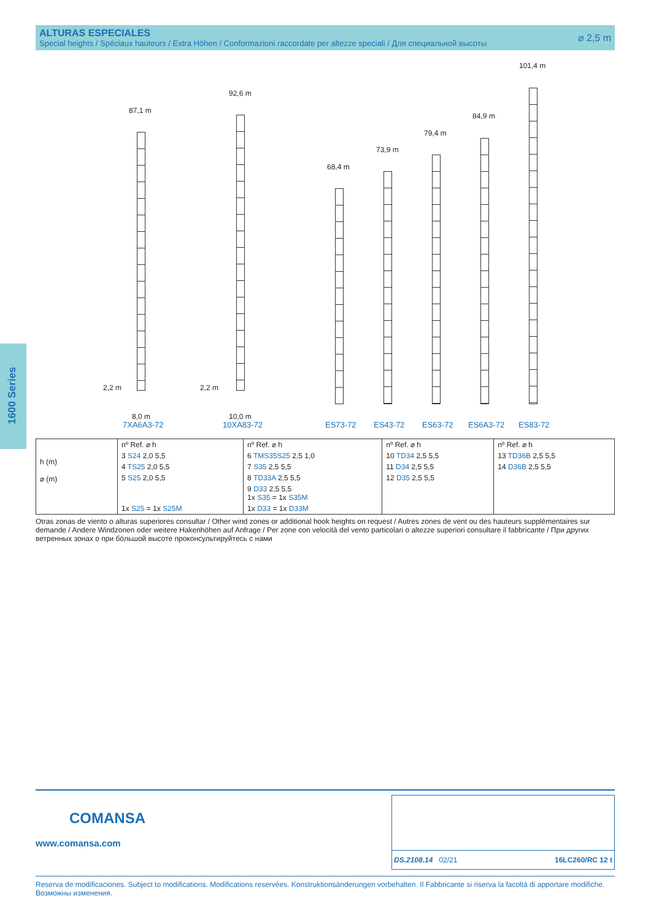ALTURAS ESPECIALES
Special heights / Spéciaux hauteurs / Extra Höhen / Conformazioni raccordate per altezze speciali / Для специальной высоты
⌀ 2,5 m
1600 Series
87,1 m
92,6 m
68,4 m
73,9 m
79,4 m
84,9 m
101,4 m
2,2 m
8,0 m
2,2 m
10,0 m
7XA6A3-72 10XA83-72 ES73-72 ES43-72 ES63-72 ES6A3-72 ES83-72
| h (m) ⌀ (m) | nº Ref. ⌀ h | nº Ref. ⌀ h | nº Ref. ⌀ h | nº Ref. ⌀ h |
| | 3 S24 2,0 5,5 | 6 TMS35S25 2,5 1,0 | 10 TD34 2,5 5,5 | 13 TD36B 2,5 5,5 |
| | 4 TS25 2,0 5,5 | 7 S35 2,5 5,5 | 11 D34 2,5 5,5 | 14 D36B 2,5 5,5 |
| | 5 S25 2,0 5,5 | 8 TD33A 2,5 5,5 | 12 D35 2,5 5,5 | |
| | | 9 D33 2,5 5,5 1x S35 = 1x S35M | | |
| | 1x S25 = 1x S25M | 1x D33 = 1x D33M | | |
Otras zonas de viento o alturas superiores consultar / Other wind zones or additional hook heights on request / Autres zones de vent ou des hauteurs supplémentaires sur demande / Andere Windzonen oder weitere Hakenhöhen auf Anfrage / Per zone con velocità del vento particolari o altezze superiori consultare il fabbricante / При других ветренных зонах о при бóльшой высоте проконсультируйтесь с нами
COMANSA
www.comansa.com
DS.2108.14 02/21 16LC260/RC 12 t
Reserva de modificaciones. Subject to modifications. Modifications reservées. Konstruktionsänderungen vorbehalten. Il Fabbricante si riserva la facoltà di apportare modifiche. Возможны изменения.